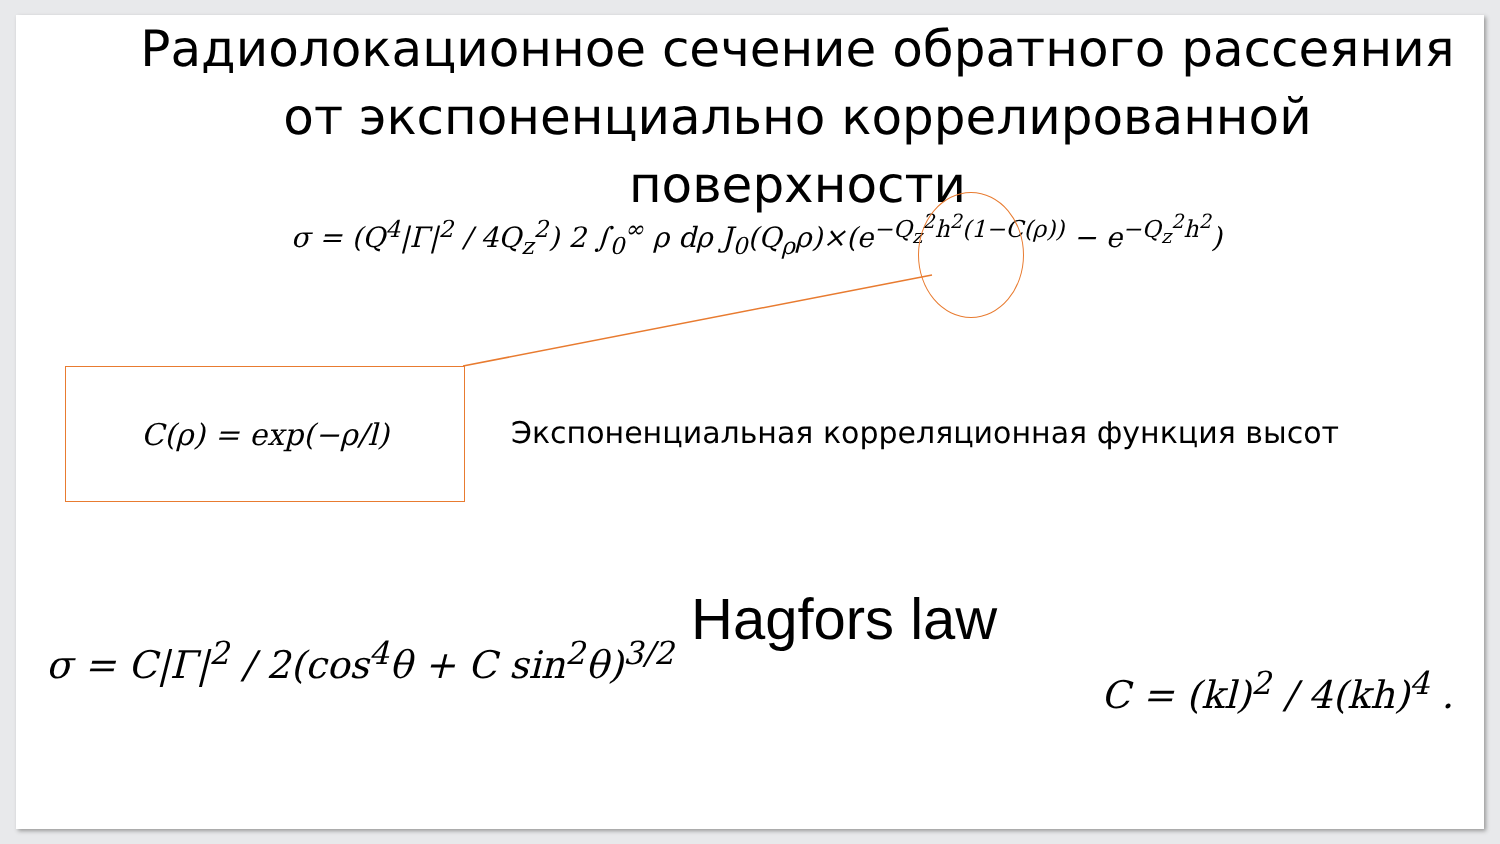Радиолокационное сечение обратного рассеяния
от экспоненциально коррелированной
поверхности
σ = (Q<sup>4</sup>|Γ|<sup>2</sup> / 4Q<sub>z</sub><sup>2</sup>) 2 ∫<sub>0</sub><sup>∞</sup> ρ dρ J<sub>0</sub>(Q<sub>ρ</sub>ρ)×(e<sup>−Q<sub>z</sub><sup>2</sup>h<sup>2</sup>(1−C(ρ))</sup> − e<sup>−Q<sub>z</sub><sup>2</sup>h<sup>2</sup></sup>)
C(ρ) = exp(−ρ/l)
Экспоненциальная корреляционная функция высот
Hagfors law
σ = C|Γ|<sup>2</sup> / 2(cos<sup>4</sup>θ + C sin<sup>2</sup>θ)<sup>3/2</sup>
C = (kl)<sup>2</sup> / 4(kh)<sup>4</sup> .